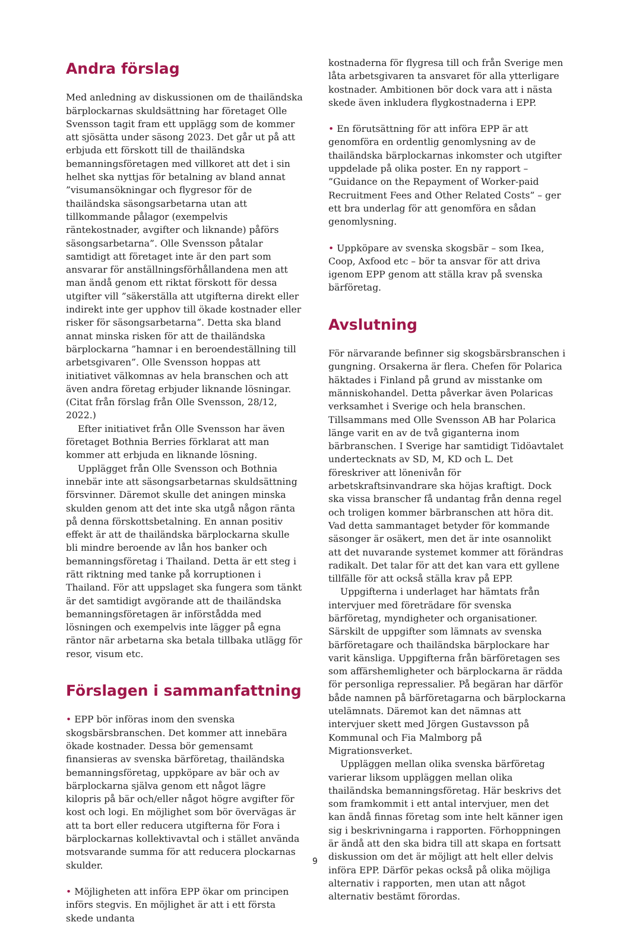Andra förslag
Med anledning av diskussionen om de thailändska bärplockarnas skuldsättning har företaget Olle Svensson tagit fram ett upplägg som de kommer att sjösätta under säsong 2023. Det går ut på att erbjuda ett förskott till de thailändska bemanningsföretagen med villkoret att det i sin helhet ska nyttjas för betalning av bland annat ”visumansökningar och flygresor för de thailändska säsongsarbetarna utan att tillkommande pålagor (exempelvis räntekostnader, avgifter och liknande) påförs säsongsarbetarna”. Olle Svensson påtalar samtidigt att företaget inte är den part som ansvarar för anställningsförhållandena men att man ändå genom ett riktat förskott för dessa utgifter vill ”säkerställa att utgifterna direkt eller indirekt inte ger upphov till ökade kostnader eller risker för säsongsarbetarna”. Detta ska bland annat minska risken för att de thailändska bärplockarna ”hamnar i en beroendeställning till arbetsgivaren”. Olle Svensson hoppas att initiativet välkomnas av hela branschen och att även andra företag erbjuder liknande lösningar. (Citat från förslag från Olle Svensson, 28/12, 2022.)
Efter initiativet från Olle Svensson har även företaget Bothnia Berries förklarat att man kommer att erbjuda en liknande lösning.
Upplägget från Olle Svensson och Bothnia innebär inte att säsongsarbetarnas skuldsättning försvinner. Däremot skulle det aningen minska skulden genom att det inte ska utgå någon ränta på denna förskottsbetalning. En annan positiv effekt är att de thailändska bärplockarna skulle bli mindre beroende av lån hos banker och bemanningsföretag i Thailand. Detta är ett steg i rätt riktning med tanke på korruptionen i Thailand. För att uppslaget ska fungera som tänkt är det samtidigt avgörande att de thailändska bemanningsföretagen är införstådda med lösningen och exempelvis inte lägger på egna räntor när arbetarna ska betala tillbaka utlägg för resor, visum etc.
Förslagen i sammanfattning
• EPP bör införas inom den svenska skogsbärsbranschen. Det kommer att innebära ökade kostnader. Dessa bör gemensamt finansieras av svenska bärföretag, thailändska bemanningsföretag, uppköpare av bär och av bärplockarna själva genom ett något lägre kilopris på bär och/eller något högre avgifter för kost och logi. En möjlighet som bör övervägas är att ta bort eller reducera utgifterna för Fora i bärplockarnas kollektivavtal och i stället använda motsvarande summa för att reducera plockarnas skulder.
• Möjligheten att införa EPP ökar om principen införs stegvis. En möjlighet är att i ett första skede undanta
kostnaderna för flygresa till och från Sverige men låta arbetsgivaren ta ansvaret för alla ytterligare kostnader. Ambitionen bör dock vara att i nästa skede även inkludera flygkostnaderna i EPP.
• En förutsättning för att införa EPP är att genomföra en ordentlig genomlysning av de thailändska bärplockarnas inkomster och utgifter uppdelade på olika poster. En ny rapport – ”Guidance on the Repayment of Worker-paid Recruitment Fees and Other Related Costs” – ger ett bra underlag för att genomföra en sådan genomlysning.
• Uppköpare av svenska skogsbär – som Ikea, Coop, Axfood etc – bör ta ansvar för att driva igenom EPP genom att ställa krav på svenska bärföretag.
Avslutning
För närvarande befinner sig skogsbärsbranschen i gungning. Orsakerna är flera. Chefen för Polarica häktades i Finland på grund av misstanke om människohandel. Detta påverkar även Polaricas verksamhet i Sverige och hela branschen. Tillsammans med Olle Svensson AB har Polarica länge varit en av de två giganterna inom bärbranschen. I Sverige har samtidigt Tidöavtalet undertecknats av SD, M, KD och L. Det föreskriver att lönenivån för arbetskraftsinvandrare ska höjas kraftigt. Dock ska vissa branscher få undantag från denna regel och troligen kommer bärbranschen att höra dit. Vad detta sammantaget betyder för kommande säsonger är osäkert, men det är inte osannolikt att det nuvarande systemet kommer att förändras radikalt. Det talar för att det kan vara ett gyllene tillfälle för att också ställa krav på EPP.
Uppgifterna i underlaget har hämtats från intervjuer med företrädare för svenska bärföretag, myndigheter och organisationer. Särskilt de uppgifter som lämnats av svenska bärföretagare och thailändska bärplockare har varit känsliga. Uppgifterna från bärföretagen ses som affärshemligheter och bärplockarna är rädda för personliga repressalier. På begäran har därför både namnen på bärföretagarna och bärplockarna utelämnats. Däremot kan det nämnas att intervjuer skett med Jörgen Gustavsson på Kommunal och Fia Malmborg på Migrationsverket.
Uppläggen mellan olika svenska bärföretag varierar liksom uppläggen mellan olika thailändska bemanningsföretag. Här beskrivs det som framkommit i ett antal intervjuer, men det kan ändå finnas företag som inte helt känner igen sig i beskrivningarna i rapporten. Förhoppningen är ändå att den ska bidra till att skapa en fortsatt diskussion om det är möjligt att helt eller delvis införa EPP. Därför pekas också på olika möjliga alternativ i rapporten, men utan att något alternativ bestämt förordas.
9